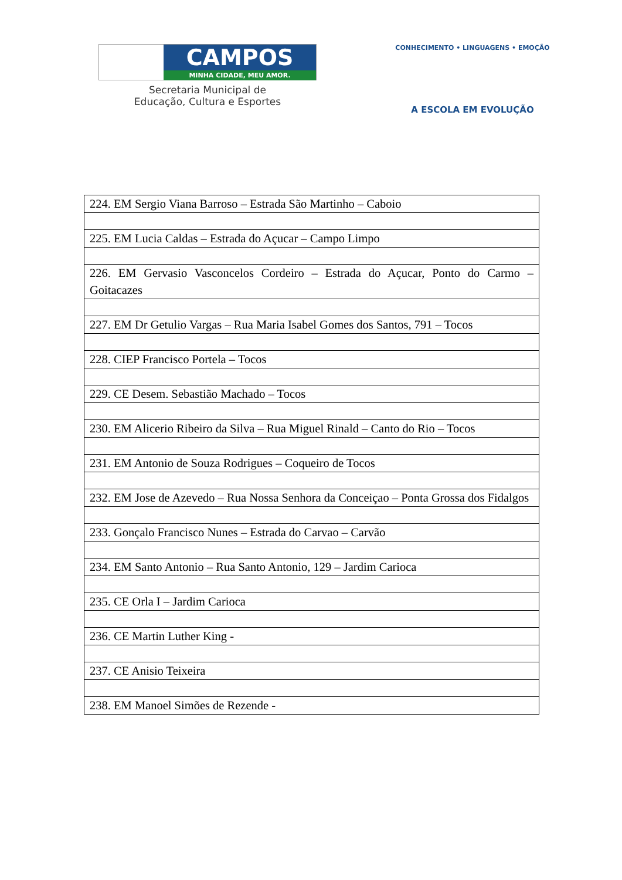CAMPOS
MINHA CIDADE, MEU AMOR.
Secretaria Municipal de
Educação, Cultura e Esportes
CONHECIMENTO • LINGUAGENS • EMOÇÃO
A ESCOLA EM EVOLUÇÃO
| 224. EM Sergio Viana Barroso – Estrada São Martinho – Caboio |
| 225. EM Lucia Caldas – Estrada do Açucar – Campo Limpo |
| 226. EM Gervasio Vasconcelos Cordeiro – Estrada do Açucar, Ponto do Carmo – Goitacazes |
| 227. EM Dr Getulio Vargas – Rua Maria Isabel Gomes dos Santos, 791 – Tocos |
| 228. CIEP Francisco Portela – Tocos |
| 229. CE Desem. Sebastião Machado – Tocos |
| 230. EM Alicerio Ribeiro da Silva – Rua Miguel Rinald – Canto do Rio – Tocos |
| 231. EM Antonio de Souza Rodrigues – Coqueiro de Tocos |
| 232. EM Jose de Azevedo – Rua Nossa Senhora da Conceiçao – Ponta Grossa dos Fidalgos |
| 233. Gonçalo Francisco Nunes – Estrada do Carvao – Carvão |
| 234. EM Santo Antonio – Rua Santo Antonio, 129 – Jardim Carioca |
| 235. CE Orla I – Jardim Carioca |
| 236. CE Martin Luther King - |
| 237. CE Anisio Teixeira |
| 238. EM Manoel Simões de Rezende - |